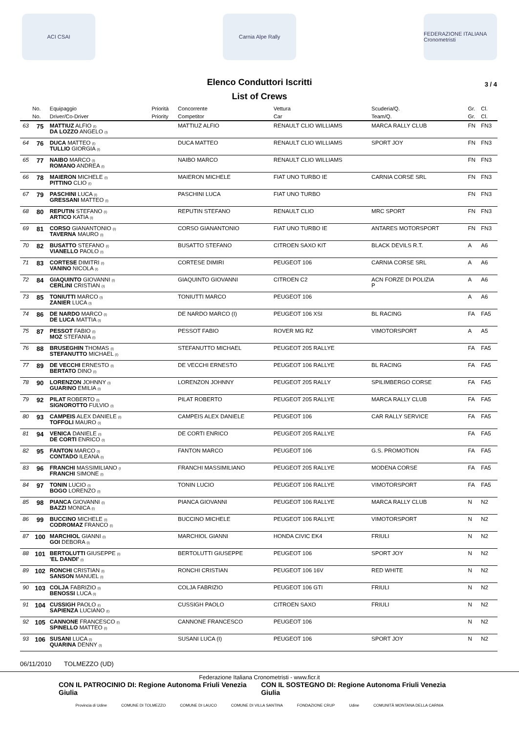ACI CSAI Carnia Alpe Rally
FEDERAZIONE ITALIANA Cronometristi
Elenco Conduttori Iscritti
3 / 4
List of Crews
| | No. | Equipaggio | Priorità | Concorrente | Vettura | Scuderia/Q. | Gr. | Cl. |
| --- | --- | --- | --- | --- | --- | --- | --- | --- |
| | No. | Driver/Co-Driver | Priority | Competitor | Car | Team/Q. | Gr. | Cl. |
| 63 | 75 | MATTIUZ ALFIO (I) DA LOZZO ANGELO (I) | | MATTIUZ ALFIO | RENAULT CLIO WILLIAMS | MARCA RALLY CLUB | FN | FN3 |
| 64 | 76 | DUCA MATTEO (I) TULLIO GIORGIA (I) | | DUCA MATTEO | RENAULT CLIO WILLIAMS | SPORT JOY | FN | FN3 |
| 65 | 77 | NAIBO MARCO (I) ROMANO ANDREA (I) | | NAIBO MARCO | RENAULT CLIO WILLIAMS | | FN | FN3 |
| 66 | 78 | MAIERON MICHELE (I) PITTINO CLIO (I) | | MAIERON MICHELE | FIAT UNO TURBO IE | CARNIA CORSE SRL | FN | FN3 |
| 67 | 79 | PASCHINI LUCA (I) GRESSANI MATTEO (I) | | PASCHINI LUCA | FIAT UNO TURBO | | FN | FN3 |
| 68 | 80 | REPUTIN STEFANO (I) ARTICO KATIA (I) | | REPUTIN STEFANO | RENAULT CLIO | MRC SPORT | FN | FN3 |
| 69 | 81 | CORSO GIANANTONIO (I) TAVERNA MAURO (I) | | CORSO GIANANTONIO | FIAT UNO TURBO IE | ANTARES MOTORSPORT | FN | FN3 |
| 70 | 82 | BUSATTO STEFANO (I) VIANELLO PAOLO (I) | | BUSATTO STEFANO | CITROEN SAXO KIT | BLACK DEVILS R.T. | A | A6 |
| 71 | 83 | CORTESE DIMITRI (I) VANINO NICOLA (I) | | CORTESE DIMIRI | PEUGEOT 106 | CARNIA CORSE SRL | A | A6 |
| 72 | 84 | GIAQUINTO GIOVANNI (I) CERLINI CRISTIAN (I) | | GIAQUINTO GIOVANNI | CITROEN C2 | ACN FORZE DI POLIZIA P | A | A6 |
| 73 | 85 | TONIUTTI MARCO (I) ZANIER LUCA (I) | | TONIUTTI MARCO | PEUGEOT 106 | | A | A6 |
| 74 | 86 | DE NARDO MARCO (I) DE LUCA MATTIA (I) | | DE NARDO MARCO (I) | PEUGEOT 106 XSI | BL RACING | FA | FA5 |
| 75 | 87 | PESSOT FABIO (I) MOZ STEFANIA (I) | | PESSOT FABIO | ROVER MG RZ | VIMOTORSPORT | A | A5 |
| 76 | 88 | BRUSEGHIN THOMAS (I) STEFANUTTO MICHAEL (I) | | STEFANUTTO MICHAEL | PEUGEOT 205 RALLYE | | FA | FA5 |
| 77 | 89 | DE VECCHI ERNESTO (I) BERTATO DINO (I) | | DE VECCHI ERNESTO | PEUGEOT 106 RALLYE | BL RACING | FA | FA5 |
| 78 | 90 | LORENZON JOHNNY (I) GUARINO EMILIA (I) | | LORENZON JOHNNY | PEUGEOT 205 RALLY | SPILIMBERGO CORSE | FA | FA5 |
| 79 | 92 | PILAT ROBERTO (I) SIGNOROTTO FULVIO (I) | | PILAT ROBERTO | PEUGEOT 205 RALLYE | MARCA RALLY CLUB | FA | FA5 |
| 80 | 93 | CAMPEIS ALEX DANIELE (I) TOFFOLI MAURO (I) | | CAMPEIS ALEX DANIELE | PEUGEOT 106 | CAR RALLY SERVICE | FA | FA5 |
| 81 | 94 | VENICA DANIELE (I) DE CORTI ENRICO (I) | | DE CORTI ENRICO | PEUGEOT 205 RALLYE | | FA | FA5 |
| 82 | 95 | FANTON MARCO (I) CONTADO ILEANA (I) | | FANTON MARCO | PEUGEOT 106 | G.S. PROMOTION | FA | FA5 |
| 83 | 96 | FRANCHI MASSIMILIANO (I FRANCHI SIMONE (I) | | FRANCHI MASSIMILIANO | PEUGEOT 205 RALLYE | MODENA CORSE | FA | FA5 |
| 84 | 97 | TONIN LUCIO (I) BOGO LORENZO (I) | | TONIN LUCIO | PEUGEOT 106 RALLYE | VIMOTORSPORT | FA | FA5 |
| 85 | 98 | PIANCA GIOVANNI (I) BAZZI MONICA (I) | | PIANCA GIOVANNI | PEUGEOT 106 RALLYE | MARCA RALLY CLUB | N | N2 |
| 86 | 99 | BUCCINO MICHELE (I) CODROMAZ FRANCO (I) | | BUCCINO MICHELE | PEUGEOT 106 RALLYE | VIMOTORSPORT | N | N2 |
| 87 | 100 | MARCHIOL GIANNI (I) GOI DEBORA (I) | | MARCHIOL GIANNI | HONDA CIVIC EK4 | FRIULI | N | N2 |
| 88 | 101 | BERTOLUTTI GIUSEPPE (I) 'EL DANDI' (I) | | BERTOLUTTI GIUSEPPE | PEUGEOT 106 | SPORT JOY | N | N2 |
| 89 | 102 | RONCHI CRISTIAN (I) SANSON MANUEL (I) | | RONCHI CRISTIAN | PEUGEOT 106 16V | RED WHITE | N | N2 |
| 90 | 103 | COLJA FABRIZIO (I) BENOSSI LUCA (I) | | COLJA FABRIZIO | PEUGEOT 106 GTI | FRIULI | N | N2 |
| 91 | 104 | CUSSIGH PAOLO (I) SAPIENZA LUCIANO (I) | | CUSSIGH PAOLO | CITROEN SAXO | FRIULI | N | N2 |
| 92 | 105 | CANNONE FRANCESCO (I) SPINELLO MATTEO (I) | | CANNONE FRANCESCO | PEUGEOT 106 | | N | N2 |
| 93 | 106 | SUSANI LUCA (I) QUARINA DENNY (I) | | SUSANI LUCA (I) | PEUGEOT 106 | SPORT JOY | N | N2 |
06/11/2010 TOLMEZZO (UD)
Federazione Italiana Cronometristi - www.ficr.it
CON IL PATROCINIO DI: Regione Autonoma Friuli Venezia Giulia CON IL SOSTEGNO DI: Regione Autonoma Friuli Venezia Giulia
Provincia di Udine COMUNE DI TOLMEZZO COMUNE DI LAUCO COMUNE DI VILLA SANTINA FONDAZIONE CRUP Udine COMUNITÀ MONTANA DELLA CARNIA